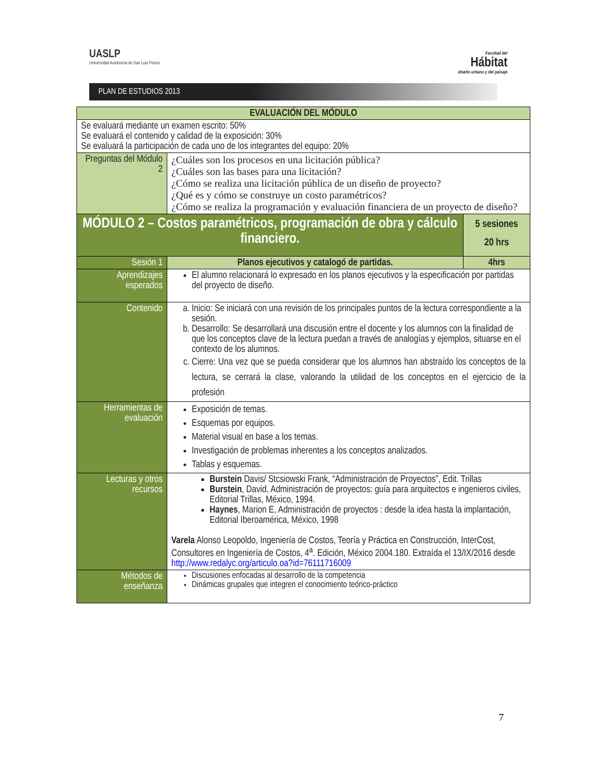UASLP
Universidad Autónoma de San Luis Potosí
Facultad del
Hábitat
diseño urbano y del paisaje
PLAN DE ESTUDIOS 2013
| EVALUACIÓN DEL MÓDULO | | |
| --- | --- | --- |
| Se evaluará mediante un examen escrito: 50% Se evaluará el contenido y calidad de la exposición: 30% Se evaluará la participación de cada uno de los integrantes del equipo: 20% | | |
| Preguntas del Módulo 2 | ¿Cuáles son los procesos en una licitación pública? ¿Cuáles son las bases para una licitación? ¿Cómo se realiza una licitación pública de un diseño de proyecto? ¿Qué es y cómo se construye un costo paramétricos? ¿Cómo se realiza la programación y evaluación financiera de un proyecto de diseño? | |
| MÓDULO 2 – Costos paramétricos, programación de obra y cálculo financiero. | | 5 sesiones 20 hrs |
| Sesión 1 | Planos ejecutivos y catalogó de partidas. | 4hrs |
| Aprendizajes esperados | El alumno relacionará lo expresado en los planos ejecutivos y la especificación por partidas del proyecto de diseño. | |
| Contenido | a. Inicio: Se iniciará con una revisión de los principales puntos de la lectura correspondiente a la sesión. b. Desarrollo: Se desarrollará una discusión entre el docente y los alumnos con la finalidad de que los conceptos clave de la lectura puedan a través de analogías y ejemplos, situarse en el contexto de los alumnos. c. Cierre: Una vez que se pueda considerar que los alumnos han abstraído los conceptos de la lectura, se cerrará la clase, valorando la utilidad de los conceptos en el ejercicio de la profesión | |
| Herramientas de evaluación | Exposición de temas. Esquemas por equipos. Material visual en base a los temas. Investigación de problemas inherentes a los conceptos analizados. Tablas y esquemas. | |
| Lecturas y otros recursos | Burstein Davis/ Stcsiowski Frank, “Administración de Proyectos”, Edit. Trillas Burstein , David, Administración de proyectos: guía para arquitectos e ingenieros civiles, Editorial Trillas, México, 1994. Haynes , Marion E, Administración de proyectos : desde la idea hasta la implantación, Editorial Iberoamérica, México, 1998 Varela Alonso Leopoldo, Ingeniería de Costos, Teoría y Práctica en Construcción, InterCost, Consultores en Ingeniería de Costos, 4<sup>a</sup>. Edición, México 2004.180. Extraída el 13/IX/2016 desde http://www.redalyc.org/articulo.oa?id=76111716009 | |
| Métodos de enseñanza | Discusiones enfocadas al desarrollo de la competencia Dinámicas grupales que integren el conocimiento teórico-práctico | |
7